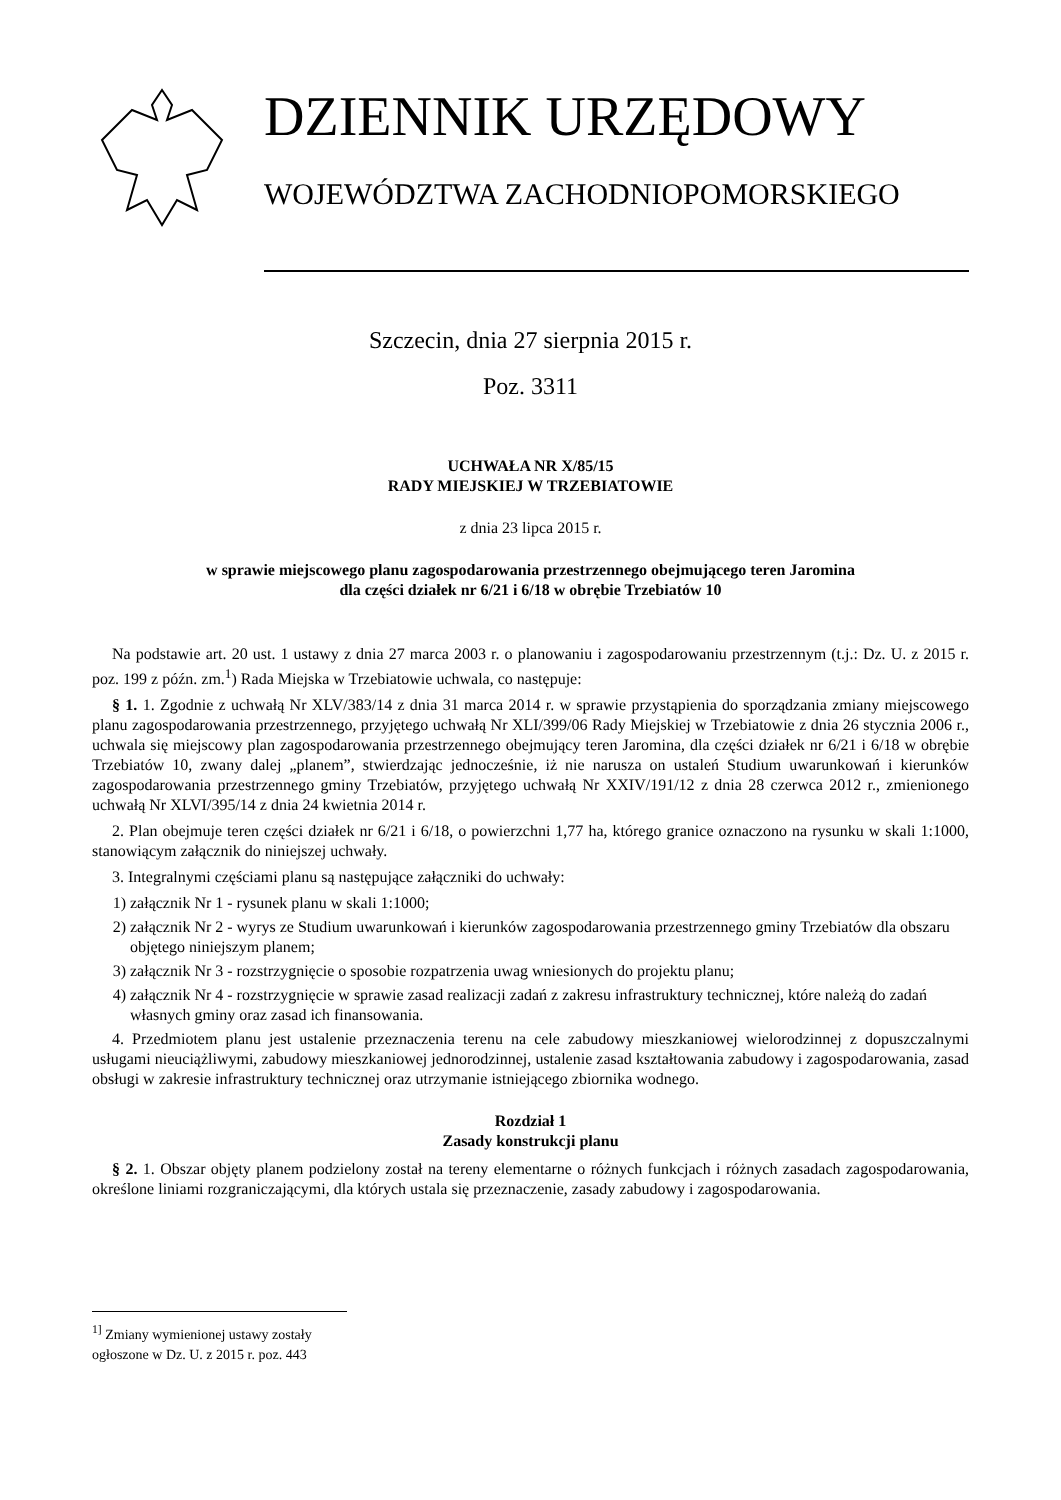DZIENNIK URZĘDOWY
WOJEWÓDZTWA ZACHODNIOPOMORSKIEGO
Szczecin, dnia 27 sierpnia 2015 r.
Poz. 3311
UCHWAŁA NR X/85/15
RADY MIEJSKIEJ W TRZEBIATOWIE
z dnia 23 lipca 2015 r.
w sprawie miejscowego planu zagospodarowania przestrzennego obejmującego teren Jaromina
dla części działek nr 6/21 i 6/18 w obrębie Trzebiatów 10
Na podstawie art. 20 ust. 1 ustawy z dnia 27 marca 2003 r. o planowaniu i zagospodarowaniu przestrzennym (t.j.: Dz. U. z 2015 r. poz. 199 z późn. zm.<sup>1</sup>) Rada Miejska w Trzebiatowie uchwala, co następuje:
§ 1. 1. Zgodnie z uchwałą Nr XLV/383/14 z dnia 31 marca 2014 r. w sprawie przystąpienia do sporządzania zmiany miejscowego planu zagospodarowania przestrzennego, przyjętego uchwałą Nr XLI/399/06 Rady Miejskiej w Trzebiatowie z dnia 26 stycznia 2006 r., uchwala się miejscowy plan zagospodarowania przestrzennego obejmujący teren Jaromina, dla części działek nr 6/21 i 6/18 w obrębie Trzebiatów 10, zwany dalej „planem”, stwierdzając jednocześnie, iż nie narusza on ustaleń Studium uwarunkowań i kierunków zagospodarowania przestrzennego gminy Trzebiatów, przyjętego uchwałą Nr XXIV/191/12 z dnia 28 czerwca 2012 r., zmienionego uchwałą Nr XLVI/395/14 z dnia 24 kwietnia 2014 r.
2. Plan obejmuje teren części działek nr 6/21 i 6/18, o powierzchni 1,77 ha, którego granice oznaczono na rysunku w skali 1:1000, stanowiącym załącznik do niniejszej uchwały.
3. Integralnymi częściami planu są następujące załączniki do uchwały:
1) załącznik Nr 1 - rysunek planu w skali 1:1000;
2) załącznik Nr 2 - wyrys ze Studium uwarunkowań i kierunków zagospodarowania przestrzennego gminy Trzebiatów dla obszaru objętego niniejszym planem;
3) załącznik Nr 3 - rozstrzygnięcie o sposobie rozpatrzenia uwag wniesionych do projektu planu;
4) załącznik Nr 4 - rozstrzygnięcie w sprawie zasad realizacji zadań z zakresu infrastruktury technicznej, które należą do zadań własnych gminy oraz zasad ich finansowania.
4. Przedmiotem planu jest ustalenie przeznaczenia terenu na cele zabudowy mieszkaniowej wielorodzinnej z dopuszczalnymi usługami nieuciążliwymi, zabudowy mieszkaniowej jednorodzinnej, ustalenie zasad kształtowania zabudowy i zagospodarowania, zasad obsługi w zakresie infrastruktury technicznej oraz utrzymanie istniejącego zbiornika wodnego.
Rozdział 1
Zasady konstrukcji planu
§ 2. 1. Obszar objęty planem podzielony został na tereny elementarne o różnych funkcjach i różnych zasadach zagospodarowania, określone liniami rozgraniczającymi, dla których ustala się przeznaczenie, zasady zabudowy i zagospodarowania.
<sup>1]</sup> Zmiany wymienionej ustawy zostały ogłoszone w Dz. U. z 2015 r. poz. 443